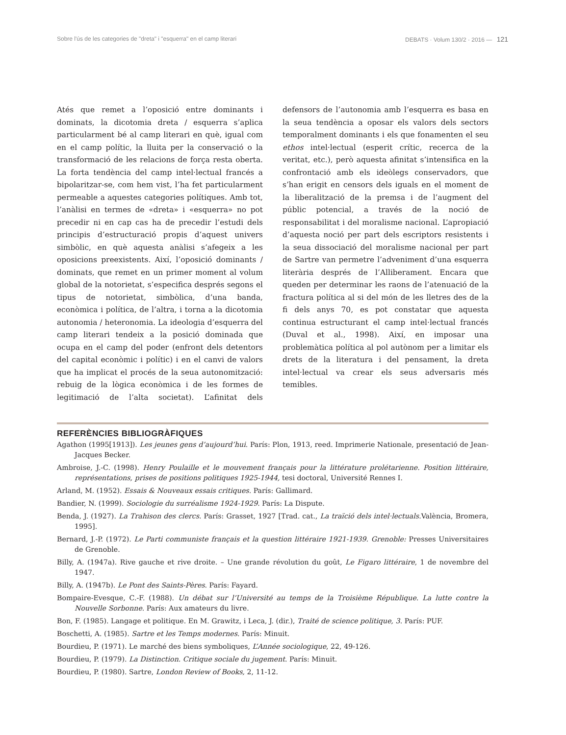Sobre l'ús de les categories de "dreta" i "esquerra" en el camp literari DEBATS · Volum 130/2 · 2016 — 121
Atés que remet a l’oposició entre dominants i dominats, la dicotomia dreta / esquerra s’aplica particularment bé al camp literari en què, igual com en el camp polític, la lluita per la conservació o la transformació de les relacions de força resta oberta. La forta tendència del camp intel·lectual francés a bipolaritzar-se, com hem vist, l’ha fet particularment permeable a aquestes categories polítiques. Amb tot, l’anàlisi en termes de «dreta» i «esquerra» no pot precedir ni en cap cas ha de precedir l’estudi dels principis d’estructuració propis d’aquest univers simbòlic, en què aquesta anàlisi s’afegeix a les oposicions preexistents. Així, l’oposició dominants / dominats, que remet en un primer moment al volum global de la notorietat, s’especifica després segons el tipus de notorietat, simbòlica, d’una banda, econòmica i política, de l’altra, i torna a la dicotomia autonomia / heteronomia. La ideologia d’esquerra del camp literari tendeix a la posició dominada que ocupa en el camp del poder (enfront dels detentors del capital econòmic i polític) i en el canvi de valors que ha implicat el procés de la seua autonomització: rebuig de la lògica econòmica i de les formes de legitimació de l’alta societat). L’afinitat dels defensors de l’autonomia amb l’esquerra es basa en la seua tendència a oposar els valors dels sectors temporalment dominants i els que fonamenten el seu ethos intel·lectual (esperit crític, recerca de la veritat, etc.), però aquesta afinitat s’intensifica en la confrontació amb els ideòlegs conservadors, que s’han erigit en censors dels iguals en el moment de la liberalització de la premsa i de l’augment del públic potencial, a través de la noció de responsabilitat i del moralisme nacional. L’apropiació d’aquesta noció per part dels escriptors resistents i la seua dissociació del moralisme nacional per part de Sartre van permetre l’adveniment d’una esquerra literària després de l’Alliberament. Encara que queden per determinar les raons de l’atenuació de la fractura política al si del món de les lletres des de la fi dels anys 70, es pot constatar que aquesta continua estructurant el camp intel·lectual francés (Duval et al., 1998). Així, en imposar una problemàtica política al pol autònom per a limitar els drets de la literatura i del pensament, la dreta intel·lectual va crear els seus adversaris més temibles.
REFERÈNCIES BIBLIOGRÀFIQUES
Agathon (1995[1913]). Les jeunes gens d’aujourd’hui. París: Plon, 1913, reed. Imprimerie Nationale, presentació de Jean-Jacques Becker.
Ambroise, J.-C. (1998). Henry Poulaille et le mouvement français pour la littérature prolétarienne. Position littéraire, représentations, prises de positions politiques 1925-1944, tesi doctoral, Université Rennes I.
Arland, M. (1952). Essais & Nouveaux essais critiques. París: Gallimard.
Bandier, N. (1999). Sociologie du surréalisme 1924-1929. París: La Dispute.
Benda, J. (1927). La Trahison des clercs. París: Grasset, 1927 [Trad. cat., La traïció dels intel·lectuals.València, Bromera, 1995].
Bernard, J.-P. (1972). Le Parti communiste français et la question littéraire 1921-1939. Grenoble: Presses Universitaires de Grenoble.
Billy, A. (1947a). Rive gauche et rive droite. – Une grande révolution du goût, Le Figaro littéraire, 1 de novembre del 1947.
Billy, A. (1947b). Le Pont des Saints-Pères. París: Fayard.
Bompaire-Evesque, C.-F. (1988). Un débat sur l’Université au temps de la Troisième République. La lutte contre la Nouvelle Sorbonne. París: Aux amateurs du livre.
Bon, F. (1985). Langage et politique. En M. Grawitz, i Leca, J. (dir.), Traité de science politique, 3. París: PUF.
Boschetti, A. (1985). Sartre et les Temps modernes. París: Minuit.
Bourdieu, P. (1971). Le marché des biens symboliques, L’Année sociologique, 22, 49-126.
Bourdieu, P. (1979). La Distinction. Critique sociale du jugement. París: Minuit.
Bourdieu, P. (1980). Sartre, London Review of Books, 2, 11-12.